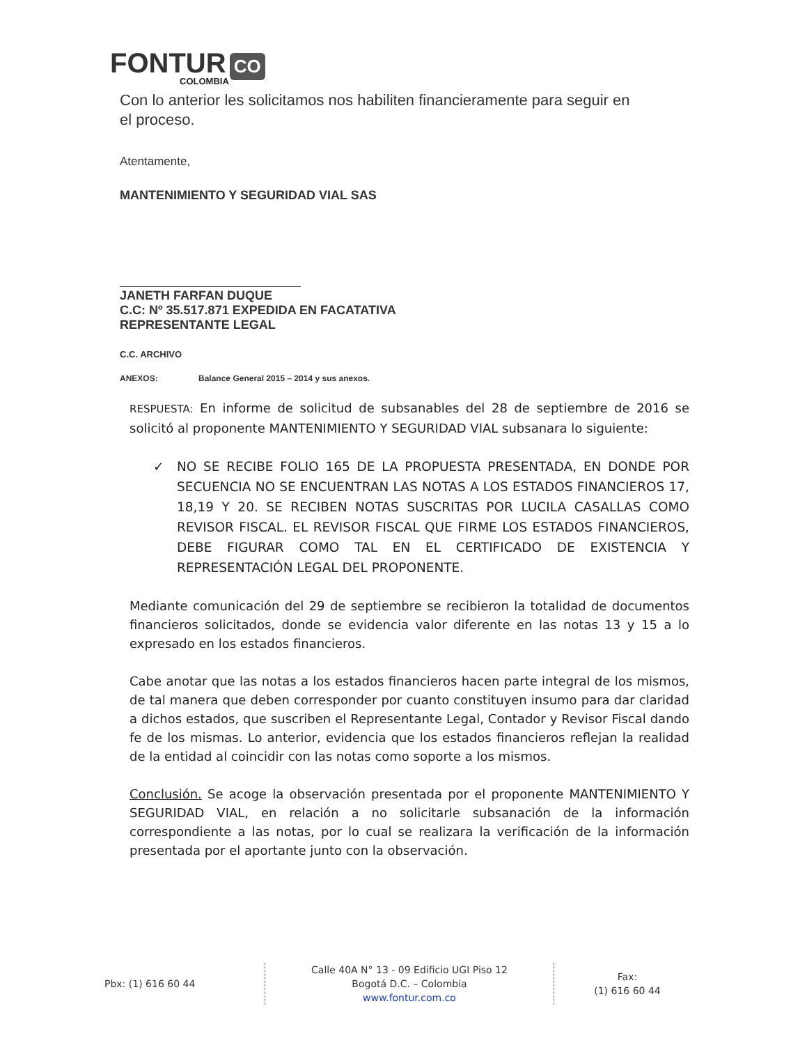FONTUR CO
COLOMBIA
Con lo anterior les solicitamos nos habiliten financieramente para seguir en el proceso.
Atentamente,
MANTENIMIENTO Y SEGURIDAD VIAL SAS
JANETH FARFAN DUQUE
C.C: Nº 35.517.871 EXPEDIDA EN FACATATIVA
REPRESENTANTE LEGAL
C.C. ARCHIVO
ANEXOS: Balance General 2015 – 2014 y sus anexos.
RESPUESTA: En informe de solicitud de subsanables del 28 de septiembre de 2016 se solicitó al proponente MANTENIMIENTO Y SEGURIDAD VIAL subsanara lo siguiente:
✓ NO SE RECIBE FOLIO 165 DE LA PROPUESTA PRESENTADA, EN DONDE POR SECUENCIA NO SE ENCUENTRAN LAS NOTAS A LOS ESTADOS FINANCIEROS 17, 18,19 Y 20. SE RECIBEN NOTAS SUSCRITAS POR LUCILA CASALLAS COMO REVISOR FISCAL. EL REVISOR FISCAL QUE FIRME LOS ESTADOS FINANCIEROS, DEBE FIGURAR COMO TAL EN EL CERTIFICADO DE EXISTENCIA Y REPRESENTACIÓN LEGAL DEL PROPONENTE.
Mediante comunicación del 29 de septiembre se recibieron la totalidad de documentos financieros solicitados, donde se evidencia valor diferente en las notas 13 y 15 a lo expresado en los estados financieros.
Cabe anotar que las notas a los estados financieros hacen parte integral de los mismos, de tal manera que deben corresponder por cuanto constituyen insumo para dar claridad a dichos estados, que suscriben el Representante Legal, Contador y Revisor Fiscal dando fe de los mismas. Lo anterior, evidencia que los estados financieros reflejan la realidad de la entidad al coincidir con las notas como soporte a los mismos.
Conclusión. Se acoge la observación presentada por el proponente MANTENIMIENTO Y SEGURIDAD VIAL, en relación a no solicitarle subsanación de la información correspondiente a las notas, por lo cual se realizara la verificación de la información presentada por el aportante junto con la observación.
Pbx: (1) 616 60 44
Calle 40A N° 13 - 09 Edificio UGI Piso 12
Bogotá D.C. – Colombia
www.fontur.com.co
Fax:
(1) 616 60 44